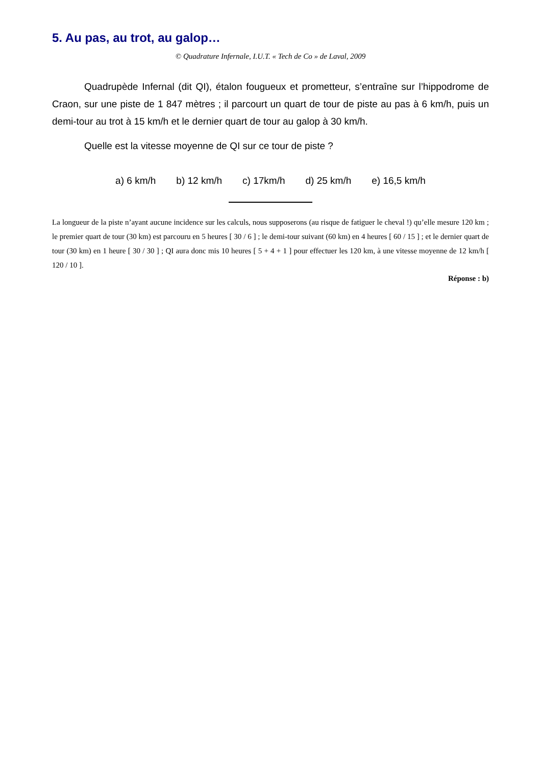5. Au pas, au trot, au galop…
© Quadrature Infernale, I.U.T. « Tech de Co » de Laval, 2009
Quadrupède Infernal (dit QI), étalon fougueux et prometteur, s’entraîne sur l’hippodrome de Craon, sur une piste de 1 847 mètres ; il parcourt un quart de tour de piste au pas à 6 km/h, puis un demi-tour au trot à 15 km/h et le dernier quart de tour au galop à 30 km/h.
Quelle est la vitesse moyenne de QI sur ce tour de piste ?
a) 6 km/h b) 12 km/h c) 17km/h d) 25 km/h e) 16,5 km/h
La longueur de la piste n’ayant aucune incidence sur les calculs, nous supposerons (au risque de fatiguer le cheval !) qu’elle mesure 120 km ; le premier quart de tour (30 km) est parcouru en 5 heures [ 30 / 6 ] ; le demi-tour suivant (60 km) en 4 heures [ 60 / 15 ] ; et le dernier quart de tour (30 km) en 1 heure [ 30 / 30 ] ; QI aura donc mis 10 heures [ 5 + 4 + 1 ] pour effectuer les 120 km, à une vitesse moyenne de 12 km/h [ 120 / 10 ].
Réponse : b)